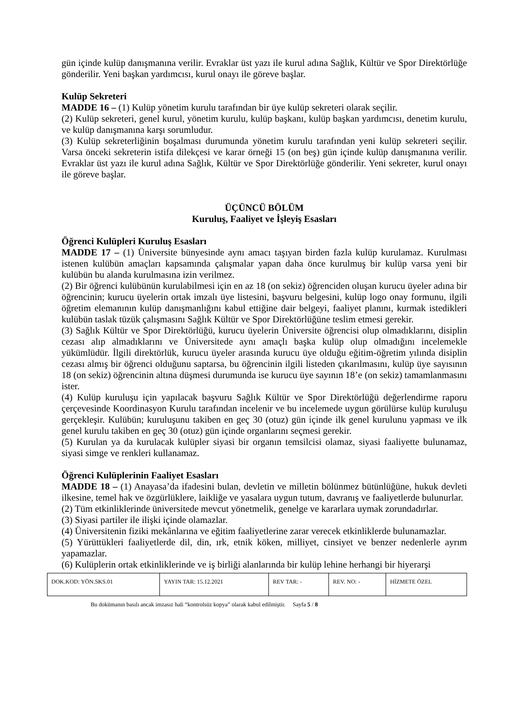gün içinde kulüp danışmanına verilir. Evraklar üst yazı ile kurul adına Sağlık, Kültür ve Spor Direktörlüğe gönderilir. Yeni başkan yardımcısı, kurul onayı ile göreve başlar.
Kulüp Sekreteri
MADDE 16 – (1) Kulüp yönetim kurulu tarafından bir üye kulüp sekreteri olarak seçilir.
(2) Kulüp sekreteri, genel kurul, yönetim kurulu, kulüp başkanı, kulüp başkan yardımcısı, denetim kurulu, ve kulüp danışmanına karşı sorumludur.
(3) Kulüp sekreterliğinin boşalması durumunda yönetim kurulu tarafından yeni kulüp sekreteri seçilir. Varsa önceki sekreterin istifa dilekçesi ve karar örneği 15 (on beş) gün içinde kulüp danışmanına verilir. Evraklar üst yazı ile kurul adına Sağlık, Kültür ve Spor Direktörlüğe gönderilir. Yeni sekreter, kurul onayı ile göreve başlar.
ÜÇÜNCÜ BÖLÜM
Kuruluş, Faaliyet ve İşleyiş Esasları
Öğrenci Kulüpleri Kuruluş Esasları
MADDE 17 – (1) Üniversite bünyesinde aynı amacı taşıyan birden fazla kulüp kurulamaz. Kurulması istenen kulübün amaçları kapsamında çalışmalar yapan daha önce kurulmuş bir kulüp varsa yeni bir kulübün bu alanda kurulmasına izin verilmez.
(2) Bir öğrenci kulübünün kurulabilmesi için en az 18 (on sekiz) öğrenciden oluşan kurucu üyeler adına bir öğrencinin; kurucu üyelerin ortak imzalı üye listesini, başvuru belgesini, kulüp logo onay formunu, ilgili öğretim elemanının kulüp danışmanlığını kabul ettiğine dair belgeyi, faaliyet planını, kurmak istedikleri kulübün taslak tüzük çalışmasını Sağlık Kültür ve Spor Direktörlüğüne teslim etmesi gerekir.
(3) Sağlık Kültür ve Spor Direktörlüğü, kurucu üyelerin Üniversite öğrencisi olup olmadıklarını, disiplin cezası alıp almadıklarını ve Üniversitede aynı amaçlı başka kulüp olup olmadığını incelemekle yükümlüdür. İlgili direktörlük, kurucu üyeler arasında kurucu üye olduğu eğitim-öğretim yılında disiplin cezası almış bir öğrenci olduğunu saptarsa, bu öğrencinin ilgili listeden çıkarılmasını, kulüp üye sayısının 18 (on sekiz) öğrencinin altına düşmesi durumunda ise kurucu üye sayının 18’e (on sekiz) tamamlanmasını ister.
(4) Kulüp kuruluşu için yapılacak başvuru Sağlık Kültür ve Spor Direktörlüğü değerlendirme raporu çerçevesinde Koordinasyon Kurulu tarafından incelenir ve bu incelemede uygun görülürse kulüp kuruluşu gerçekleşir. Kulübün; kuruluşunu takiben en geç 30 (otuz) gün içinde ilk genel kurulunu yapması ve ilk genel kurulu takiben en geç 30 (otuz) gün içinde organlarını seçmesi gerekir.
(5) Kurulan ya da kurulacak kulüpler siyasi bir organın temsilcisi olamaz, siyasi faaliyette bulunamaz, siyasi simge ve renkleri kullanamaz.
Öğrenci Kulüplerinin Faaliyet Esasları
MADDE 18 – (1) Anayasa’da ifadesini bulan, devletin ve milletin bölünmez bütünlüğüne, hukuk devleti ilkesine, temel hak ve özgürlüklere, laikliğe ve yasalara uygun tutum, davranış ve faaliyetlerde bulunurlar.
(2) Tüm etkinliklerinde üniversitede mevcut yönetmelik, genelge ve kararlara uymak zorundadırlar.
(3) Siyasi partiler ile ilişki içinde olamazlar.
(4) Üniversitenin fiziki mekânlarına ve eğitim faaliyetlerine zarar verecek etkinliklerde bulunamazlar.
(5) Yürüttükleri faaliyetlerde dil, din, ırk, etnik köken, milliyet, cinsiyet ve benzer nedenlerle ayrım yapamazlar.
(6) Kulüplerin ortak etkinliklerinde ve iş birliği alanlarında bir kulüp lehine herhangi bir hiyerarşi
| DOK.KOD: YÖN.SKS.01 | YAYIN TAR: 15.12.2021 | REV TAR: - | REV. NO: - | HİZMETE ÖZEL |
Bu dokümanın basılı ancak imzasız hali “kontrolsüz kopya” olarak kabul edilmiştir. Sayfa 5 / 8